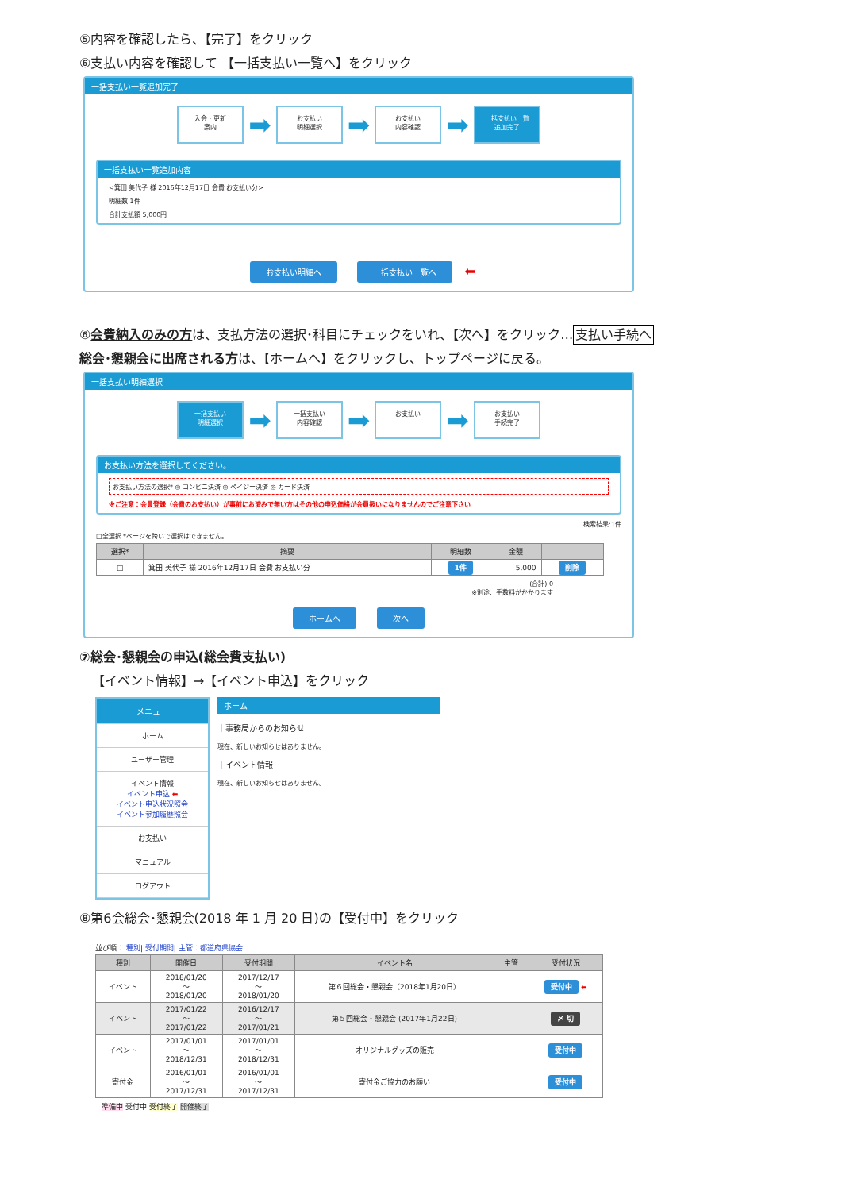⑤内容を確認したら、【完了】をクリック
⑥支払い内容を確認して 【一括支払い一覧へ】をクリック
一括支払い一覧追加完了
入会・更新
案内
➡
お支払い
明細選択
➡
お支払い
内容確認
➡
一括支払い一覧
追加完了
一括支払い一覧追加内容
<箕田 美代子 様 2016年12月17日 会費 お支払い分>
明細数 1件
合計支払額 5,000円
お支払い明細へ 一括支払い一覧へ ⬅
⑥会費納入のみの方は、支払方法の選択･科目にチェックをいれ、【次へ】をクリック…支払い手続へ
総会･懇親会に出席される方は、【ホームへ】をクリックし、トップページに戻る。
一括支払い明細選択
一括支払い
明細選択
➡
一括支払い
内容確認
➡
お支払い
➡
お支払い
手続完了
お支払い方法を選択してください。
お支払い方法の選択* ◎ コンビニ決済 ◎ ペイジー決済 ◎ カード決済
※ご注意：会員登録（会費のお支払い）が事前にお済みで無い方はその他の申込価格が会員扱いになりませんのでご注意下さい
検索結果:1件
□全選択 *ページを跨いで選択はできません。
| 選択* | 摘要 | 明細数 | 金額 | |
| --- | --- | --- | --- | --- |
| □ | 箕田 美代子 様 2016年12月17日 会費 お支払い分 | 1件 | 5,000 | 削除 |
(合計) 0
※別途、手数料がかかります
ホームへ 次へ
⑦総会･懇親会の申込(総会費支払い)
【イベント情報】→【イベント申込】をクリック
メニュー
ホーム
ユーザー管理
イベント情報
イベント申込 ⬅
イベント申込状況照会
イベント参加履歴照会
お支払い
マニュアル
ログアウト
ホーム
｜事務局からのお知らせ
現在、新しいお知らせはありません。
｜イベント情報
現在、新しいお知らせはありません。
⑧第6会総会･懇親会(2018 年 1 月 20 日)の【受付中】をクリック
並び順： 種別| 受付期間| 主管：都道府県協会
| 種別 | 開催日 | 受付期間 | イベント名 | 主管 | 受付状況 |
| --- | --- | --- | --- | --- | --- |
| イベント | 2018/01/20 ～ 2018/01/20 | 2017/12/17 ～ 2018/01/20 | 第６回総会・懇親会（2018年1月20日） | | 受付中 ⬅ |
| イベント | 2017/01/22 ～ 2017/01/22 | 2016/12/17 ～ 2017/01/21 | 第５回総会・懇親会 (2017年1月22日) | | 〆 切 |
| イベント | 2017/01/01 ～ 2018/12/31 | 2017/01/01 ～ 2018/12/31 | オリジナルグッズの販売 | | 受付中 |
| 寄付金 | 2016/01/01 ～ 2017/12/31 | 2016/01/01 ～ 2017/12/31 | 寄付金ご協力のお願い | | 受付中 |
準備中 受付中 受付終了 開催終了